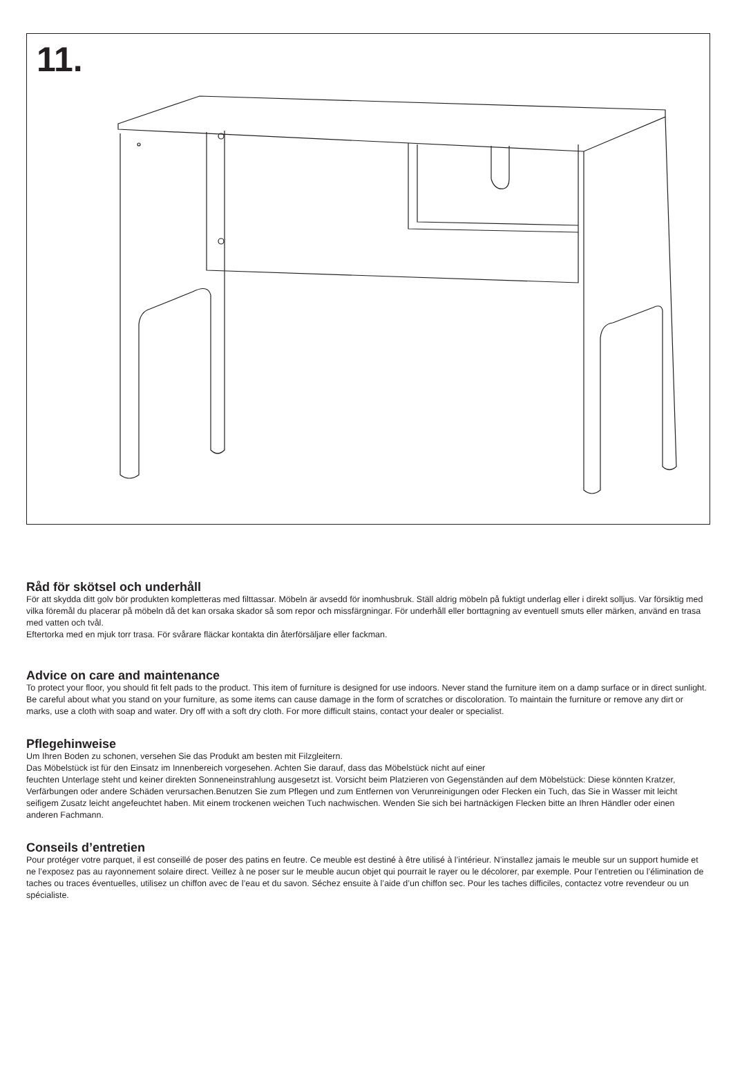11.
Råd för skötsel och underhåll
För att skydda ditt golv bör produkten kompletteras med filttassar. Möbeln är avsedd för inomhusbruk. Ställ aldrig möbeln på fuktigt underlag eller i direkt solljus. Var försiktig med vilka föremål du placerar på möbeln då det kan orsaka skador så som repor och missfärgningar. För underhåll eller borttagning av eventuell smuts eller märken, använd en trasa med vatten och tvål.
Eftertorka med en mjuk torr trasa. För svårare fläckar kontakta din återförsäljare eller fackman.
Advice on care and maintenance
To protect your floor, you should fit felt pads to the product. This item of furniture is designed for use indoors. Never stand the furniture item on a damp surface or in direct sunlight. Be careful about what you stand on your furniture, as some items can cause damage in the form of scratches or discoloration. To maintain the furniture or remove any dirt or marks, use a cloth with soap and water. Dry off with a soft dry cloth. For more difficult stains, contact your dealer or specialist.
Pflegehinweise
Um Ihren Boden zu schonen, versehen Sie das Produkt am besten mit Filzgleitern.
Das Möbelstück ist für den Einsatz im Innenbereich vorgesehen. Achten Sie darauf, dass das Möbelstück nicht auf einer
feuchten Unterlage steht und keiner direkten Sonneneinstrahlung ausgesetzt ist. Vorsicht beim Platzieren von Gegenständen auf dem Möbelstück: Diese könnten Kratzer, Verfärbungen oder andere Schäden verursachen.Benutzen Sie zum Pflegen und zum Entfernen von Verunreinigungen oder Flecken ein Tuch, das Sie in Wasser mit leicht seifigem Zusatz leicht angefeuchtet haben. Mit einem trockenen weichen Tuch nachwischen. Wenden Sie sich bei hartnäckigen Flecken bitte an Ihren Händler oder einen anderen Fachmann.
Conseils d’entretien
Pour protéger votre parquet, il est conseillé de poser des patins en feutre. Ce meuble est destiné à être utilisé à l’intérieur. N’installez jamais le meuble sur un support humide et ne l’exposez pas au rayonnement solaire direct. Veillez à ne poser sur le meuble aucun objet qui pourrait le rayer ou le décolorer, par exemple. Pour l’entretien ou l’élimination de taches ou traces éventuelles, utilisez un chiffon avec de l’eau et du savon. Séchez ensuite à l’aide d’un chiffon sec. Pour les taches difficiles, contactez votre revendeur ou un spécialiste.